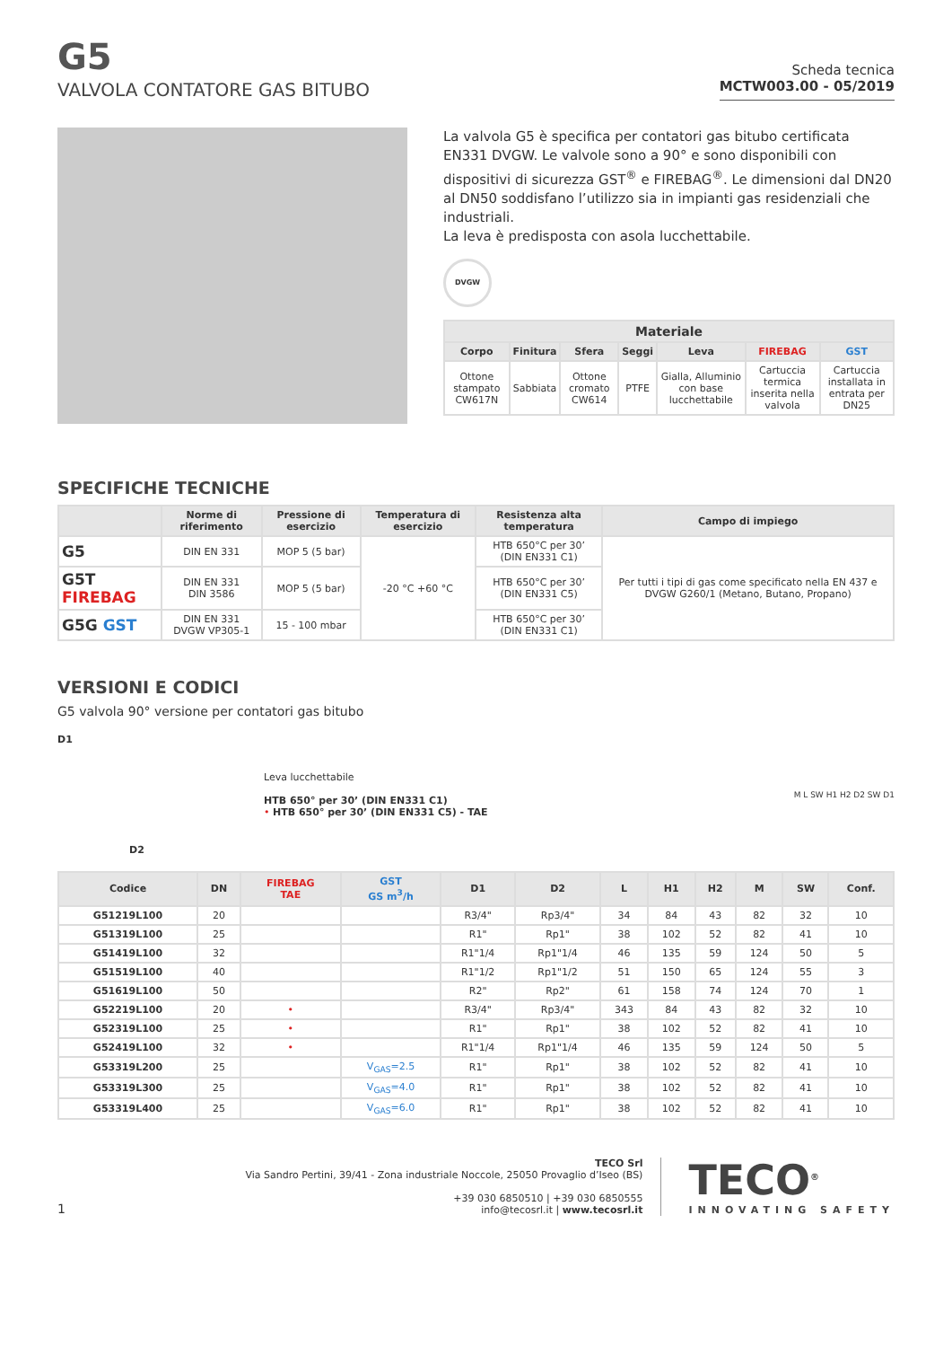G5
VALVOLA CONTATORE GAS BITUBO
Scheda tecnica
MCTW003.00 - 05/2019
La valvola G5 è specifica per contatori gas bitubo certificata EN331 DVGW. Le valvole sono a 90° e sono disponibili con dispositivi di sicurezza GST<sup>®</sup> e FIREBAG<sup>®</sup>. Le dimensioni dal DN20 al DN50 soddisfano l’utilizzo sia in impianti gas residenziali che industriali.
La leva è predisposta con asola lucchettabile.
DVGW
| Materiale | | | | | | |
| --- | --- | --- | --- | --- | --- | --- |
| Corpo | Finitura | Sfera | Seggi | Leva | FIREBAG | GST |
| Ottone stampato CW617N | Sabbiata | Ottone cromato CW614 | PTFE | Gialla, Alluminio con base lucchettabile | Cartuccia termica inserita nella valvola | Cartuccia installata in entrata per DN25 |
SPECIFICHE TECNICHE
| | Norme di riferimento | Pressione di esercizio | Temperatura di esercizio | Resistenza alta temperatura | Campo di impiego |
| --- | --- | --- | --- | --- | --- |
| G5 | DIN EN 331 | MOP 5 (5 bar) | -20 °C +60 °C | HTB 650°C per 30’ (DIN EN331 C1) | Per tutti i tipi di gas come specificato nella EN 437 e DVGW G260/1 (Metano, Butano, Propano) |
| G5T FIREBAG | DIN EN 331 DIN 3586 | MOP 5 (5 bar) | | HTB 650°C per 30’ (DIN EN331 C5) | |
| G5G GST | DIN EN 331 DVGW VP305-1 | 15 - 100 mbar | | HTB 650°C per 30’ (DIN EN331 C1) | |
VERSIONI E CODICI
G5 valvola 90° versione per contatori gas bitubo
D1
D2
Leva lucchettabile
HTB 650° per 30’ (DIN EN331 C1)
• HTB 650° per 30’ (DIN EN331 C5) - TAE
M L SW H1 H2 D2 SW D1
| Codice | DN | FIREBAG TAE | GST GS m<sup>3</sup>/h | D1 | D2 | L | H1 | H2 | M | SW | Conf. |
| --- | --- | --- | --- | --- | --- | --- | --- | --- | --- | --- | --- |
| G51219L100 | 20 | | | R3/4" | Rp3/4" | 34 | 84 | 43 | 82 | 32 | 10 |
| G51319L100 | 25 | | | R1" | Rp1" | 38 | 102 | 52 | 82 | 41 | 10 |
| G51419L100 | 32 | | | R1"1/4 | Rp1"1/4 | 46 | 135 | 59 | 124 | 50 | 5 |
| G51519L100 | 40 | | | R1"1/2 | Rp1"1/2 | 51 | 150 | 65 | 124 | 55 | 3 |
| G51619L100 | 50 | | | R2" | Rp2" | 61 | 158 | 74 | 124 | 70 | 1 |
| G52219L100 | 20 | • | | R3/4" | Rp3/4" | 343 | 84 | 43 | 82 | 32 | 10 |
| G52319L100 | 25 | • | | R1" | Rp1" | 38 | 102 | 52 | 82 | 41 | 10 |
| G52419L100 | 32 | • | | R1"1/4 | Rp1"1/4 | 46 | 135 | 59 | 124 | 50 | 5 |
| G53319L200 | 25 | | V<sub>GAS</sub>=2.5 | R1" | Rp1" | 38 | 102 | 52 | 82 | 41 | 10 |
| G53319L300 | 25 | | V<sub>GAS</sub>=4.0 | R1" | Rp1" | 38 | 102 | 52 | 82 | 41 | 10 |
| G53319L400 | 25 | | V<sub>GAS</sub>=6.0 | R1" | Rp1" | 38 | 102 | 52 | 82 | 41 | 10 |
1
TECO Srl
Via Sandro Pertini, 39/41 - Zona industriale Noccole, 25050 Provaglio d’Iseo (BS)
+39 030 6850510 | +39 030 6850555
info@tecosrl.it | www.tecosrl.it
TECO<sup>®</sup>
INNOVATING SAFETY